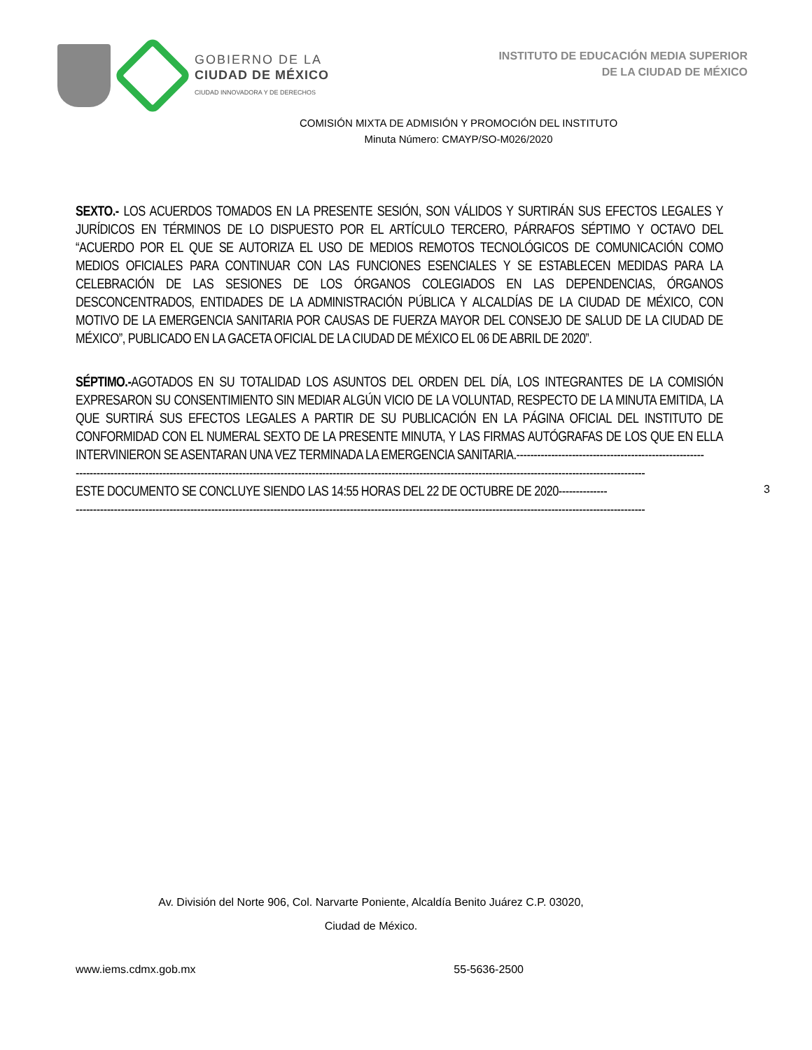GOBIERNO DE LA
CIUDAD DE MÉXICO
CIUDAD INNOVADORA Y DE DERECHOS
INSTITUTO DE EDUCACIÓN MEDIA SUPERIOR
DE LA CIUDAD DE MÉXICO
COMISIÓN MIXTA DE ADMISIÓN Y PROMOCIÓN DEL INSTITUTO
Minuta Número: CMAYP/SO-M026/2020
SEXTO.- LOS ACUERDOS TOMADOS EN LA PRESENTE SESIÓN, SON VÁLIDOS Y SURTIRÁN SUS EFECTOS LEGALES Y JURÍDICOS EN TÉRMINOS DE LO DISPUESTO POR EL ARTÍCULO TERCERO, PÁRRAFOS SÉPTIMO Y OCTAVO DEL “ACUERDO POR EL QUE SE AUTORIZA EL USO DE MEDIOS REMOTOS TECNOLÓGICOS DE COMUNICACIÓN COMO MEDIOS OFICIALES PARA CONTINUAR CON LAS FUNCIONES ESENCIALES Y SE ESTABLECEN MEDIDAS PARA LA CELEBRACIÓN DE LAS SESIONES DE LOS ÓRGANOS COLEGIADOS EN LAS DEPENDENCIAS, ÓRGANOS DESCONCENTRADOS, ENTIDADES DE LA ADMINISTRACIÓN PÚBLICA Y ALCALDÍAS DE LA CIUDAD DE MÉXICO, CON MOTIVO DE LA EMERGENCIA SANITARIA POR CAUSAS DE FUERZA MAYOR DEL CONSEJO DE SALUD DE LA CIUDAD DE MÉXICO”, PUBLICADO EN LA GACETA OFICIAL DE LA CIUDAD DE MÉXICO EL 06 DE ABRIL DE 2020”.
SÉPTIMO.-AGOTADOS EN SU TOTALIDAD LOS ASUNTOS DEL ORDEN DEL DÍA, LOS INTEGRANTES DE LA COMISIÓN EXPRESARON SU CONSENTIMIENTO SIN MEDIAR ALGÚN VICIO DE LA VOLUNTAD, RESPECTO DE LA MINUTA EMITIDA, LA QUE SURTIRÁ SUS EFECTOS LEGALES A PARTIR DE SU PUBLICACIÓN EN LA PÁGINA OFICIAL DEL INSTITUTO DE CONFORMIDAD CON EL NUMERAL SEXTO DE LA PRESENTE MINUTA, Y LAS FIRMAS AUTÓGRAFAS DE LOS QUE EN ELLA INTERVINIERON SE ASENTARAN UNA VEZ TERMINADA LA EMERGENCIA SANITARIA.------------------------------------------------------
--------------------------------------------------------------------------------------------------------------------------------------------------------------------
ESTE DOCUMENTO SE CONCLUYE SIENDO LAS 14:55 HORAS DEL 22 DE OCTUBRE DE 2020--------------
--------------------------------------------------------------------------------------------------------------------------------------------------------------------
3
Av. División del Norte 906, Col. Narvarte Poniente, Alcaldía Benito Juárez C.P. 03020,
Ciudad de México.
www.iems.cdmx.gob.mx 55-5636-2500